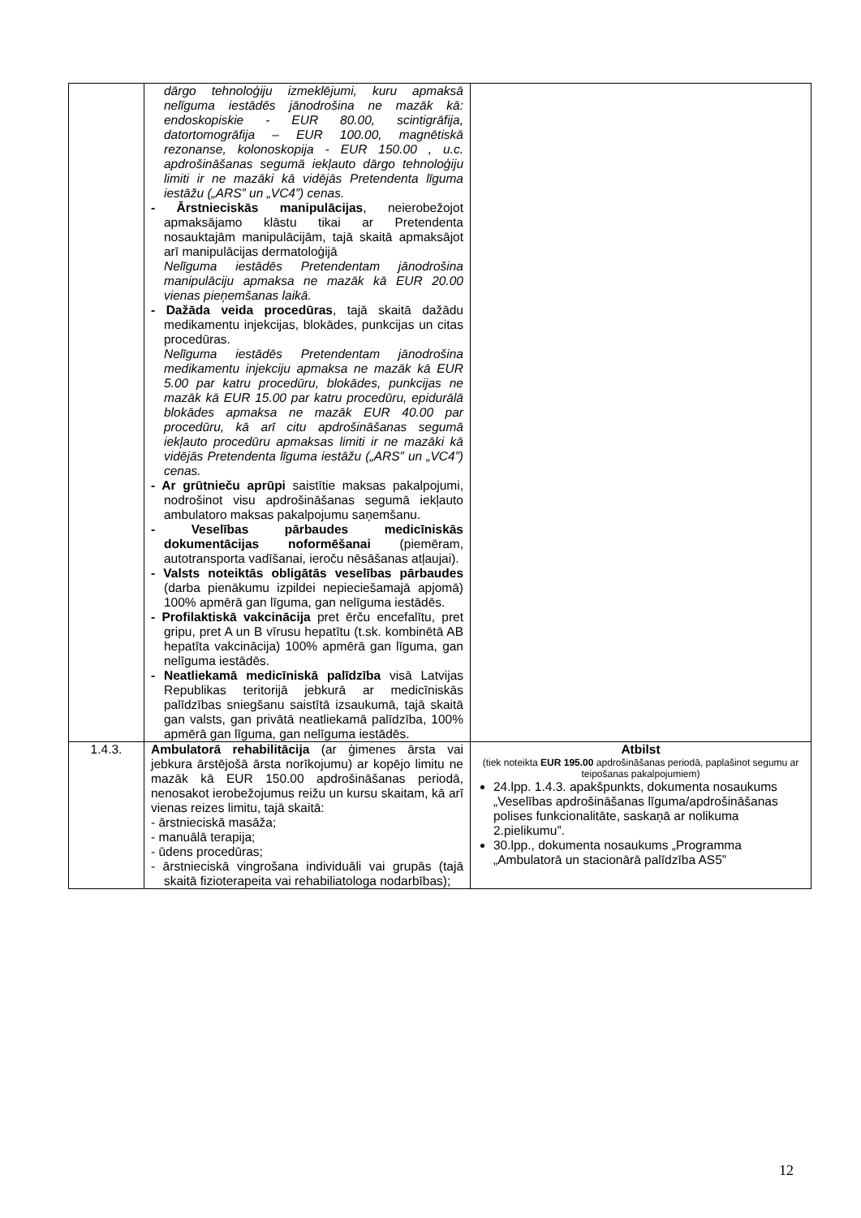| | dārgo tehnoloģiju izmeklējumi, kuru apmaksā nelīguma iestādēs jānodrošina ne mazāk kā: endoskopiskie - EUR 80.00, scintigrāfija, datortomogrāfija – EUR 100.00, magnētiskā rezonanse, kolonoskopija - EUR 150.00 , u.c. apdrošināšanas segumā iekļauto dārgo tehnoloģiju limiti ir ne mazāki kā vidējās Pretendenta līguma iestāžu („ARS” un „VC4”) cenas. - Ārstnieciskās manipulācijas , neierobežojot apmaksājamo klāstu tikai ar Pretendenta nosauktajām manipulācijām, tajā skaitā apmaksājot arī manipulācijas dermatoloģijā Nelīguma iestādēs Pretendentam jānodrošina manipulāciju apmaksa ne mazāk kā EUR 20.00 vienas pieņemšanas laikā. - Dažāda veida procedūras , tajā skaitā dažādu medikamentu injekcijas, blokādes, punkcijas un citas procedūras. Nelīguma iestādēs Pretendentam jānodrošina medikamentu injekciju apmaksa ne mazāk kā EUR 5.00 par katru procedūru, blokādes, punkcijas ne mazāk kā EUR 15.00 par katru procedūru, epidurālā blokādes apmaksa ne mazāk EUR 40.00 par procedūru, kā arī citu apdrošināšanas segumā iekļauto procedūru apmaksas limiti ir ne mazāki kā vidējās Pretendenta līguma iestāžu („ARS” un „VC4”) cenas. - Ar grūtnieču aprūpi saistītie maksas pakalpojumi, nodrošinot visu apdrošināšanas segumā iekļauto ambulatoro maksas pakalpojumu saņemšanu. - Veselības pārbaudes medicīniskās dokumentācijas noformēšanai (piemēram, autotransporta vadīšanai, ieroču nēsāšanas atļaujai). - Valsts noteiktās obligātās veselības pārbaudes (darba pienākumu izpildei nepieciešamajā apjomā) 100% apmērā gan līguma, gan nelīguma iestādēs. - Profilaktiskā vakcinācija pret ērču encefalītu, pret gripu, pret A un B vīrusu hepatītu (t.sk. kombinētā AB hepatīta vakcinācija) 100% apmērā gan līguma, gan nelīguma iestādēs. - Neatliekamā medicīniskā palīdzība visā Latvijas Republikas teritorijā jebkurā ar medicīniskās palīdzības sniegšanu saistītā izsaukumā, tajā skaitā gan valsts, gan privātā neatliekamā palīdzība, 100% apmērā gan līguma, gan nelīguma iestādēs. | |
| 1.4.3. | Ambulatorā rehabilitācija (ar ģimenes ārsta vai jebkura ārstējošā ārsta norīkojumu) ar kopējo limitu ne mazāk kā EUR 150.00 apdrošināšanas periodā, nenosakot ierobežojumus reižu un kursu skaitam, kā arī vienas reizes limitu, tajā skaitā: - ārstnieciskā masāža; - manuālā terapija; - ūdens procedūras; - ārstnieciskā vingrošana individuāli vai grupās (tajā skaitā fizioterapeita vai rehabiliatologa nodarbības); | Atbilst (tiek noteikta EUR 195.00 apdrošināšanas periodā, paplašinot segumu ar teipošanas pakalpojumiem) 24.lpp. 1.4.3. apakšpunkts, dokumenta nosaukums „Veselības apdrošināšanas līguma/apdrošināšanas polises funkcionalitāte, saskaņā ar nolikuma 2.pielikumu”. 30.lpp., dokumenta nosaukums „Programma „Ambulatorā un stacionārā palīdzība AS5” |
12